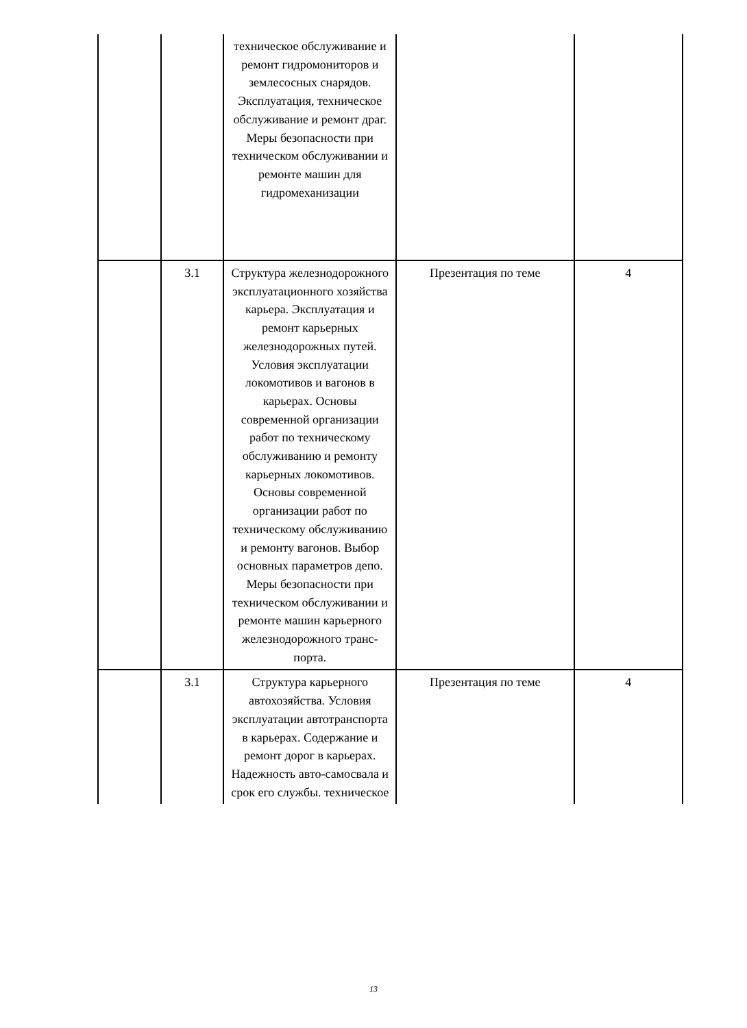| | | техническое обслуживание и ремонт гидромониторов и землесосных снарядов. Эксплуатация, техническое обслуживание и ремонт драг. Меры безопасности при техническом обслуживании и ремонте машин для гидромеханизации | | |
| | 3.1 | Структура железнодорожного эксплуатационного хозяйства карьера. Эксплуатация и ремонт карьерных железнодорожных путей. Условия эксплуатации локомотивов и вагонов в карьерах. Основы современной организации работ по техническому обслуживанию и ремонту карьерных локомотивов. Основы современной организации работ по техническому обслуживанию и ремонту вагонов. Выбор основных параметров депо. Меры безопасности при техническом обслуживании и ремонте машин карьерного железнодорожного транс-порта. | Презентация по теме | 4 |
| | 3.1 | Структура карьерного автохозяйства. Условия эксплуатации автотранспорта в карьерах. Содержание и ремонт дорог в карьерах. Надежность авто-самосвала и срок его службы. техническое | Презентация по теме | 4 |
13